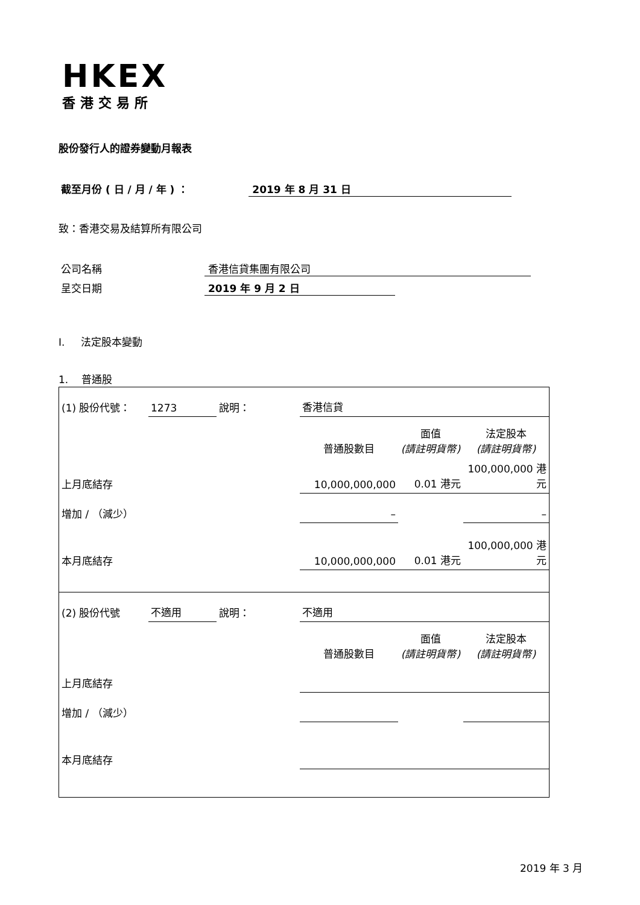HKEX
香港交易所
股份發行人的證券變動月報表
截至月份 ( 日 / 月 / 年 ) ： 2019 年 8 月 31 日
致：香港交易及結算所有限公司
公司名稱 香港信貸集團有限公司
呈交日期 2019 年 9 月 2 日
I. 法定股本變動
1. 普通股
| (1) 股份代號： | 1273 | 說明： | 香港信貸 | | |
| | | | 普通股數目 | 面值 (請註明貨幣) | 法定股本 (請註明貨幣) |
| 上月底結存 | | | 10,000,000,000 | 0.01 港元 | 100,000,000 港元 |
| 增加 / （減少） | | | – | | – |
| 本月底結存 | | | 10,000,000,000 | 0.01 港元 | 100,000,000 港元 |
| (2) 股份代號 | 不適用 | 說明： | 不適用 | | |
| | | | 普通股數目 | 面值 (請註明貨幣) | 法定股本 (請註明貨幣) |
| 上月底結存 | | | | | |
| 增加 / （減少） | | | | | |
| 本月底結存 | | | | | |
2019 年 3 月